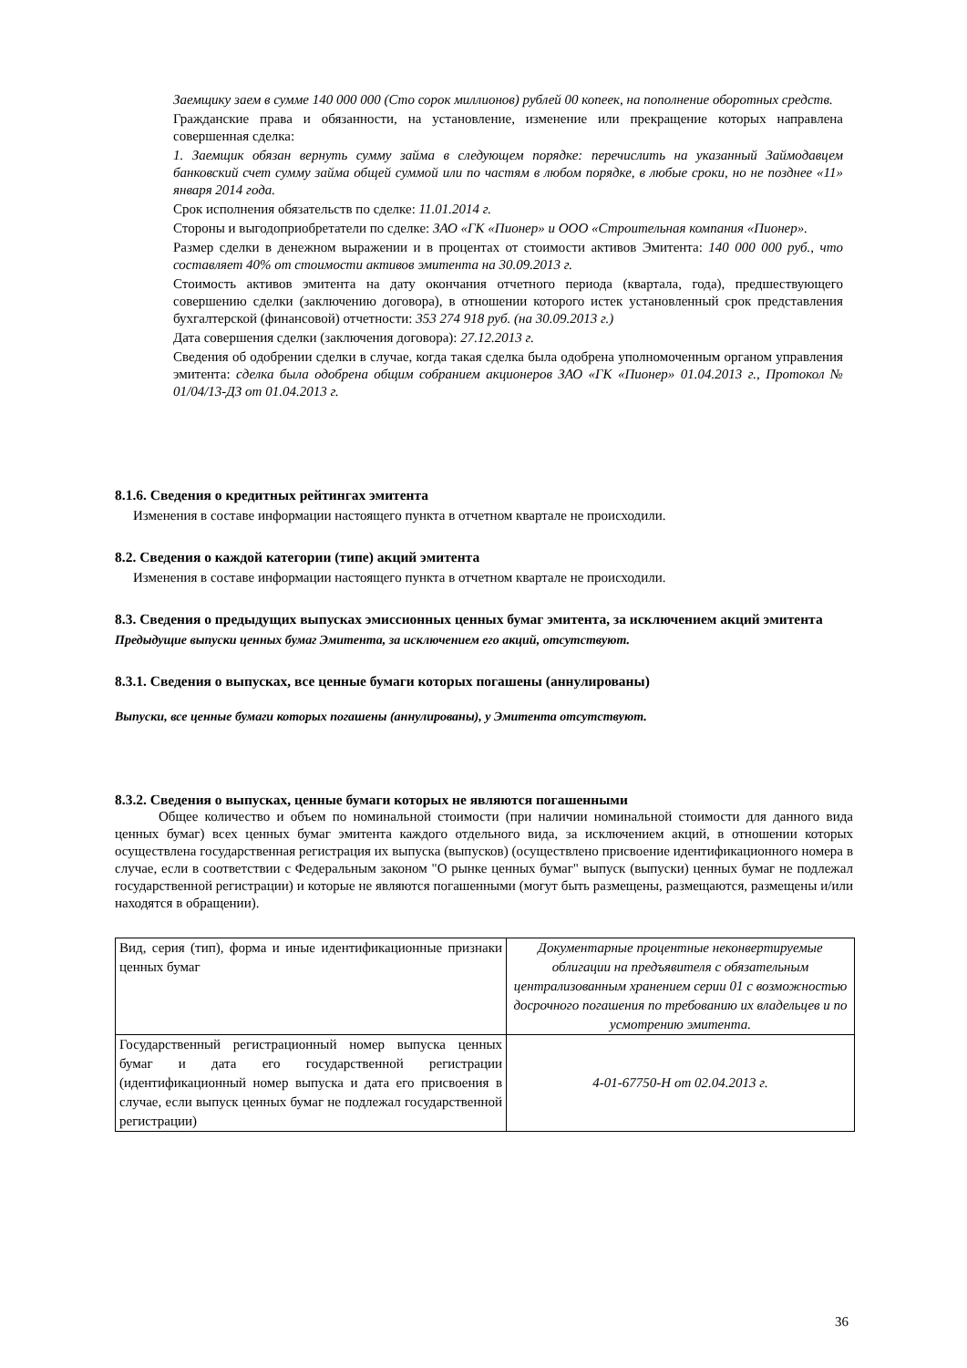Заемщику заем в сумме 140 000 000 (Сто сорок миллионов) рублей 00 копеек, на пополнение оборотных средств.
Гражданские права и обязанности, на установление, изменение или прекращение которых направлена совершенная сделка:
1. Заемщик обязан вернуть сумму займа в следующем порядке: перечислить на указанный Займодавцем банковский счет сумму займа общей суммой или по частям в любом порядке, в любые сроки, но не позднее «11» января 2014 года.
Срок исполнения обязательств по сделке: 11.01.2014 г.
Стороны и выгодоприобретатели по сделке: ЗАО «ГК «Пионер» и ООО «Строительная компания «Пионер».
Размер сделки в денежном выражении и в процентах от стоимости активов Эмитента: 140 000 000 руб., что составляет 40% от стоимости активов эмитента на 30.09.2013 г.
Стоимость активов эмитента на дату окончания отчетного периода (квартала, года), предшествующего совершению сделки (заключению договора), в отношении которого истек установленный срок представления бухгалтерской (финансовой) отчетности: 353 274 918 руб. (на 30.09.2013 г.)
Дата совершения сделки (заключения договора): 27.12.2013 г.
Сведения об одобрении сделки в случае, когда такая сделка была одобрена уполномоченным органом управления эмитента: сделка была одобрена общим собранием акционеров ЗАО «ГК «Пионер» 01.04.2013 г., Протокол № 01/04/13-ДЗ от 01.04.2013 г.
8.1.6. Сведения о кредитных рейтингах эмитента
Изменения в составе информации настоящего пункта в отчетном квартале не происходили.
8.2. Сведения о каждой категории (типе) акций эмитента
Изменения в составе информации настоящего пункта в отчетном квартале не происходили.
8.3. Сведения о предыдущих выпусках эмиссионных ценных бумаг эмитента, за исключением акций эмитента
Предыдущие выпуски ценных бумаг Эмитента, за исключением его акций, отсутствуют.
8.3.1. Сведения о выпусках, все ценные бумаги которых погашены (аннулированы)
Выпуски, все ценные бумаги которых погашены (аннулированы), у Эмитента отсутствуют.
8.3.2. Сведения о выпусках, ценные бумаги которых не являются погашенными
Общее количество и объем по номинальной стоимости (при наличии номинальной стоимости для данного вида ценных бумаг) всех ценных бумаг эмитента каждого отдельного вида, за исключением акций, в отношении которых осуществлена государственная регистрация их выпуска (выпусков) (осуществлено присвоение идентификационного номера в случае, если в соответствии с Федеральным законом "О рынке ценных бумаг" выпуск (выпуски) ценных бумаг не подлежал государственной регистрации) и которые не являются погашенными (могут быть размещены, размещаются, размещены и/или находятся в обращении).
| Вид, серия (тип), форма и иные идентификационные признаки ценных бумаг | Документарные процентные неконвертируемые облигации на предъявителя с обязательным централизованным хранением серии 01 с возможностью досрочного погашения по требованию их владельцев и по усмотрению эмитента. |
| Государственный регистрационный номер выпуска ценных бумаг и дата его государственной регистрации (идентификационный номер выпуска и дата его присвоения в случае, если выпуск ценных бумаг не подлежал государственной регистрации) | 4-01-67750-Н от 02.04.2013 г. |
36